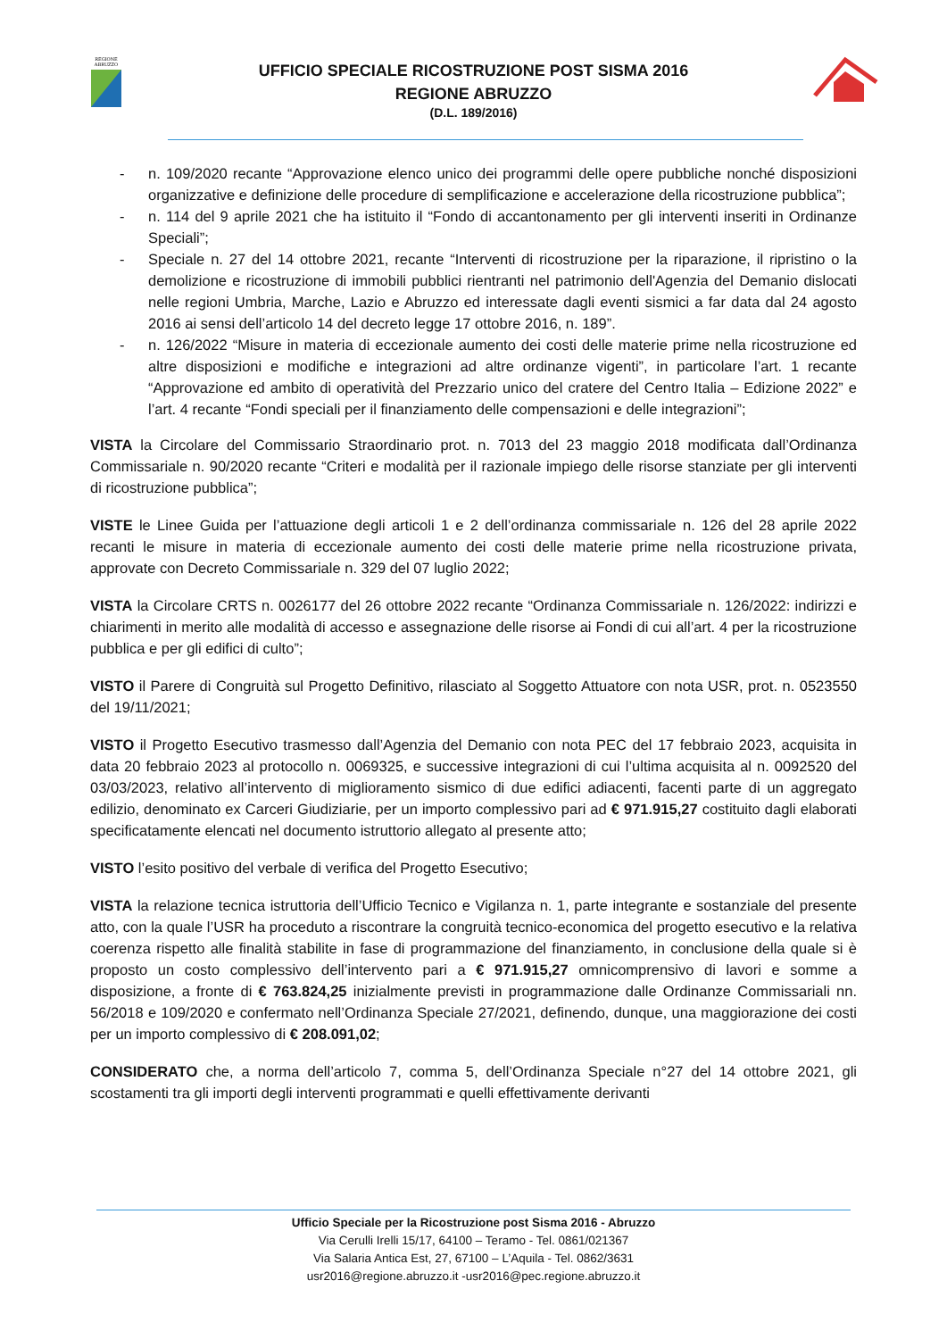REGIONE
ABRUZZO
UFFICIO SPECIALE RICOSTRUZIONE POST SISMA 2016
REGIONE ABRUZZO
(D.L. 189/2016)
- n. 109/2020 recante “Approvazione elenco unico dei programmi delle opere pubbliche nonché disposizioni organizzative e definizione delle procedure di semplificazione e accelerazione della ricostruzione pubblica”;
- n. 114 del 9 aprile 2021 che ha istituito il “Fondo di accantonamento per gli interventi inseriti in Ordinanze Speciali”;
- Speciale n. 27 del 14 ottobre 2021, recante “Interventi di ricostruzione per la riparazione, il ripristino o la demolizione e ricostruzione di immobili pubblici rientranti nel patrimonio dell'Agenzia del Demanio dislocati nelle regioni Umbria, Marche, Lazio e Abruzzo ed interessate dagli eventi sismici a far data dal 24 agosto 2016 ai sensi dell’articolo 14 del decreto legge 17 ottobre 2016, n. 189”.
- n. 126/2022 “Misure in materia di eccezionale aumento dei costi delle materie prime nella ricostruzione ed altre disposizioni e modifiche e integrazioni ad altre ordinanze vigenti”, in particolare l’art. 1 recante “Approvazione ed ambito di operatività del Prezzario unico del cratere del Centro Italia – Edizione 2022” e l’art. 4 recante “Fondi speciali per il finanziamento delle compensazioni e delle integrazioni”;
VISTA la Circolare del Commissario Straordinario prot. n. 7013 del 23 maggio 2018 modificata dall’Ordinanza Commissariale n. 90/2020 recante “Criteri e modalità per il razionale impiego delle risorse stanziate per gli interventi di ricostruzione pubblica”;
VISTE le Linee Guida per l’attuazione degli articoli 1 e 2 dell’ordinanza commissariale n. 126 del 28 aprile 2022 recanti le misure in materia di eccezionale aumento dei costi delle materie prime nella ricostruzione privata, approvate con Decreto Commissariale n. 329 del 07 luglio 2022;
VISTA la Circolare CRTS n. 0026177 del 26 ottobre 2022 recante “Ordinanza Commissariale n. 126/2022: indirizzi e chiarimenti in merito alle modalità di accesso e assegnazione delle risorse ai Fondi di cui all’art. 4 per la ricostruzione pubblica e per gli edifici di culto”;
VISTO il Parere di Congruità sul Progetto Definitivo, rilasciato al Soggetto Attuatore con nota USR, prot. n. 0523550 del 19/11/2021;
VISTO il Progetto Esecutivo trasmesso dall’Agenzia del Demanio con nota PEC del 17 febbraio 2023, acquisita in data 20 febbraio 2023 al protocollo n. 0069325, e successive integrazioni di cui l’ultima acquisita al n. 0092520 del 03/03/2023, relativo all’intervento di miglioramento sismico di due edifici adiacenti, facenti parte di un aggregato edilizio, denominato ex Carceri Giudiziarie, per un importo complessivo pari ad € 971.915,27 costituito dagli elaborati specificatamente elencati nel documento istruttorio allegato al presente atto;
VISTO l’esito positivo del verbale di verifica del Progetto Esecutivo;
VISTA la relazione tecnica istruttoria dell’Ufficio Tecnico e Vigilanza n. 1, parte integrante e sostanziale del presente atto, con la quale l’USR ha proceduto a riscontrare la congruità tecnico-economica del progetto esecutivo e la relativa coerenza rispetto alle finalità stabilite in fase di programmazione del finanziamento, in conclusione della quale si è proposto un costo complessivo dell’intervento pari a € 971.915,27 omnicomprensivo di lavori e somme a disposizione, a fronte di € 763.824,25 inizialmente previsti in programmazione dalle Ordinanze Commissariali nn. 56/2018 e 109/2020 e confermato nell’Ordinanza Speciale 27/2021, definendo, dunque, una maggiorazione dei costi per un importo complessivo di € 208.091,02;
CONSIDERATO che, a norma dell’articolo 7, comma 5, dell’Ordinanza Speciale n°27 del 14 ottobre 2021, gli scostamenti tra gli importi degli interventi programmati e quelli effettivamente derivanti
Ufficio Speciale per la Ricostruzione post Sisma 2016 - Abruzzo
Via Cerulli Irelli 15/17, 64100 – Teramo - Tel. 0861/021367
Via Salaria Antica Est, 27, 67100 – L’Aquila - Tel. 0862/3631
usr2016@regione.abruzzo.it -usr2016@pec.regione.abruzzo.it